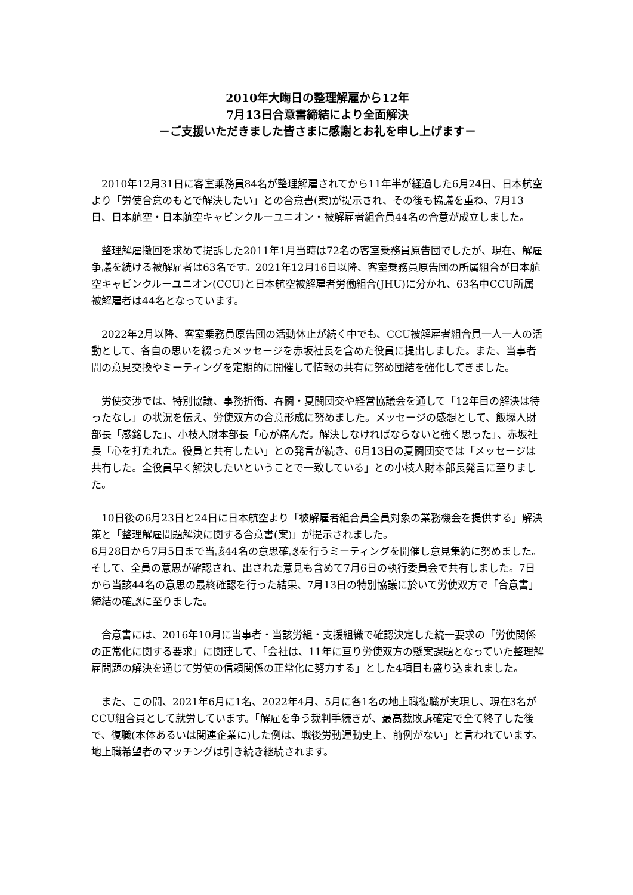2010年大晦日の整理解雇から12年
7月13日合意書締結により全面解決
－ご支援いただきました皆さまに感謝とお礼を申し上げます－
2010年12月31日に客室乗務員84名が整理解雇されてから11年半が経過した6月24日、日本航空より「労使合意のもとで解決したい」との合意書(案)が提示され、その後も協議を重ね、7月13日、日本航空・日本航空キャビンクルーユニオン・被解雇者組合員44名の合意が成立しました。
整理解雇撤回を求めて提訴した2011年1月当時は72名の客室乗務員原告団でしたが、現在、解雇争議を続ける被解雇者は63名です。2021年12月16日以降、客室乗務員原告団の所属組合が日本航空キャビンクルーユニオン(CCU)と日本航空被解雇者労働組合(JHU)に分かれ、63名中CCU所属被解雇者は44名となっています。
2022年2月以降、客室乗務員原告団の活動休止が続く中でも、CCU被解雇者組合員一人一人の活動として、各自の思いを綴ったメッセージを赤坂社長を含めた役員に提出しました。また、当事者間の意見交換やミーティングを定期的に開催して情報の共有に努め団結を強化してきました。
労使交渉では、特別協議、事務折衝、春闘・夏闘団交や経営協議会を通して「12年目の解決は待ったなし」の状況を伝え、労使双方の合意形成に努めました。メッセージの感想として、飯塚人財部長「感銘した」、小枝人財本部長「心が痛んだ。解決しなければならないと強く思った」、赤坂社長「心を打たれた。役員と共有したい」との発言が続き、6月13日の夏闘団交では「メッセージは共有した。全役員早く解決したいということで一致している」との小枝人財本部長発言に至りました。
10日後の6月23日と24日に日本航空より「被解雇者組合員全員対象の業務機会を提供する」解決策と「整理解雇問題解決に関する合意書(案)」が提示されました。
6月28日から7月5日まで当該44名の意思確認を行うミーティングを開催し意見集約に努めました。そして、全員の意思が確認され、出された意見も含めて7月6日の執行委員会で共有しました。7日から当該44名の意思の最終確認を行った結果、7月13日の特別協議に於いて労使双方で「合意書」締結の確認に至りました。
合意書には、2016年10月に当事者・当該労組・支援組織で確認決定した統一要求の「労使関係の正常化に関する要求」に関連して、「会社は、11年に亘り労使双方の懸案課題となっていた整理解雇問題の解決を通じて労使の信頼関係の正常化に努力する」とした4項目も盛り込まれました。
また、この間、2021年6月に1名、2022年4月、5月に各1名の地上職復職が実現し、現在3名がCCU組合員として就労しています。「解雇を争う裁判手続きが、最高裁敗訴確定で全て終了した後で、復職(本体あるいは関連企業に)した例は、戦後労動運動史上、前例がない」と言われています。地上職希望者のマッチングは引き続き継続されます。